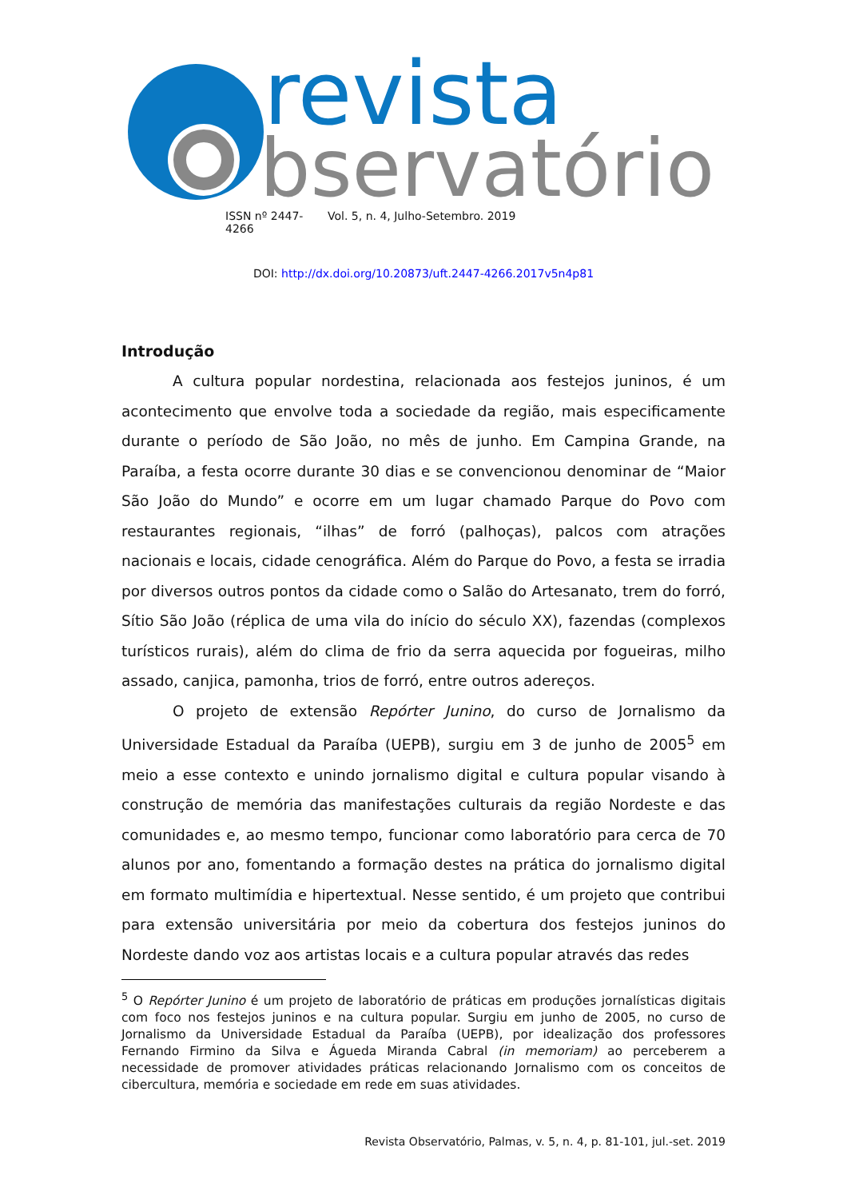revista
bservatório
ISSN nº 2447-4266 Vol. 5, n. 4, Julho-Setembro. 2019
DOI: http://dx.doi.org/10.20873/uft.2447-4266.2017v5n4p81
Introdução
A cultura popular nordestina, relacionada aos festejos juninos, é um acontecimento que envolve toda a sociedade da região, mais especificamente durante o período de São João, no mês de junho. Em Campina Grande, na Paraíba, a festa ocorre durante 30 dias e se convencionou denominar de “Maior São João do Mundo” e ocorre em um lugar chamado Parque do Povo com restaurantes regionais, “ilhas” de forró (palhoças), palcos com atrações nacionais e locais, cidade cenográfica. Além do Parque do Povo, a festa se irradia por diversos outros pontos da cidade como o Salão do Artesanato, trem do forró, Sítio São João (réplica de uma vila do início do século XX), fazendas (complexos turísticos rurais), além do clima de frio da serra aquecida por fogueiras, milho assado, canjica, pamonha, trios de forró, entre outros adereços.
O projeto de extensão Repórter Junino, do curso de Jornalismo da Universidade Estadual da Paraíba (UEPB), surgiu em 3 de junho de 2005<sup>5</sup> em meio a esse contexto e unindo jornalismo digital e cultura popular visando à construção de memória das manifestações culturais da região Nordeste e das comunidades e, ao mesmo tempo, funcionar como laboratório para cerca de 70 alunos por ano, fomentando a formação destes na prática do jornalismo digital em formato multimídia e hipertextual. Nesse sentido, é um projeto que contribui para extensão universitária por meio da cobertura dos festejos juninos do Nordeste dando voz aos artistas locais e a cultura popular através das redes
<sup>5</sup> O Repórter Junino é um projeto de laboratório de práticas em produções jornalísticas digitais com foco nos festejos juninos e na cultura popular. Surgiu em junho de 2005, no curso de Jornalismo da Universidade Estadual da Paraíba (UEPB), por idealização dos professores Fernando Firmino da Silva e Águeda Miranda Cabral (in memoriam) ao perceberem a necessidade de promover atividades práticas relacionando Jornalismo com os conceitos de cibercultura, memória e sociedade em rede em suas atividades.
Revista Observatório, Palmas, v. 5, n. 4, p. 81-101, jul.-set. 2019